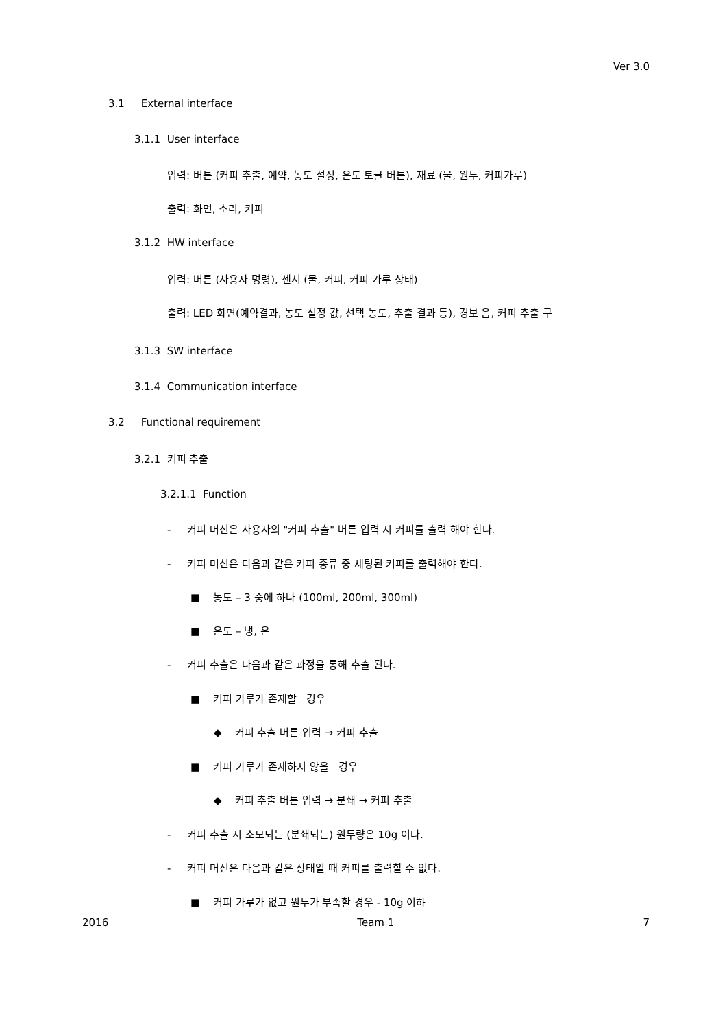Ver 3.0
3.1 External interface
3.1.1 User interface
입력: 버튼 (커피 추출, 예약, 농도 설정, 온도 토글 버튼), 재료 (물, 원두, 커피가루)
출력: 화면, 소리, 커피
3.1.2 HW interface
입력: 버튼 (사용자 명령), 센서 (물, 커피, 커피 가루 상태)
출력: LED 화면(예약결과, 농도 설정 값, 선택 농도, 추출 결과 등), 경보 음, 커피 추출 구
3.1.3 SW interface
3.1.4 Communication interface
3.2 Functional requirement
3.2.1 커피 추출
3.2.1.1 Function
- 커피 머신은 사용자의 "커피 추출" 버튼 입력 시 커피를 출력 해야 한다.
- 커피 머신은 다음과 같은 커피 종류 중 세팅된 커피를 출력해야 한다.
■ 농도 – 3 중에 하나 (100ml, 200ml, 300ml)
■ 온도 – 냉, 온
- 커피 추출은 다음과 같은 과정을 통해 추출 된다.
■ 커피 가루가 존재할 경우
◆ 커피 추출 버튼 입력 → 커피 추출
■ 커피 가루가 존재하지 않을 경우
◆ 커피 추출 버튼 입력 → 분쇄 → 커피 추출
- 커피 추출 시 소모되는 (분쇄되는) 원두량은 10g 이다.
- 커피 머신은 다음과 같은 상태일 때 커피를 출력할 수 없다.
■ 커피 가루가 없고 원두가 부족할 경우 - 10g 이하
2016 Team 1 7